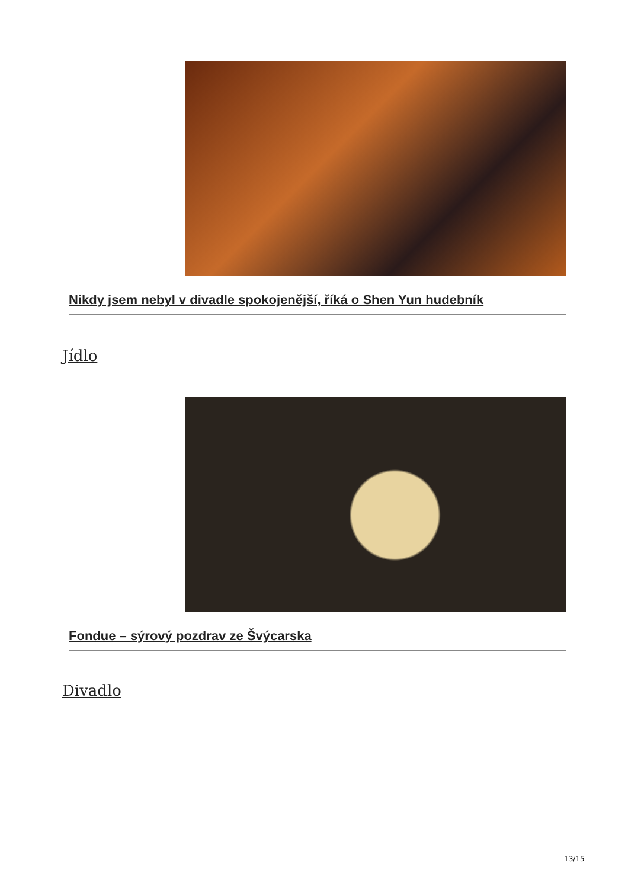Nikdy jsem nebyl v divadle spokojenější, říká o Shen Yun hudebník
Jídlo
Fondue – sýrový pozdrav ze Švýcarska
Divadlo
13/15